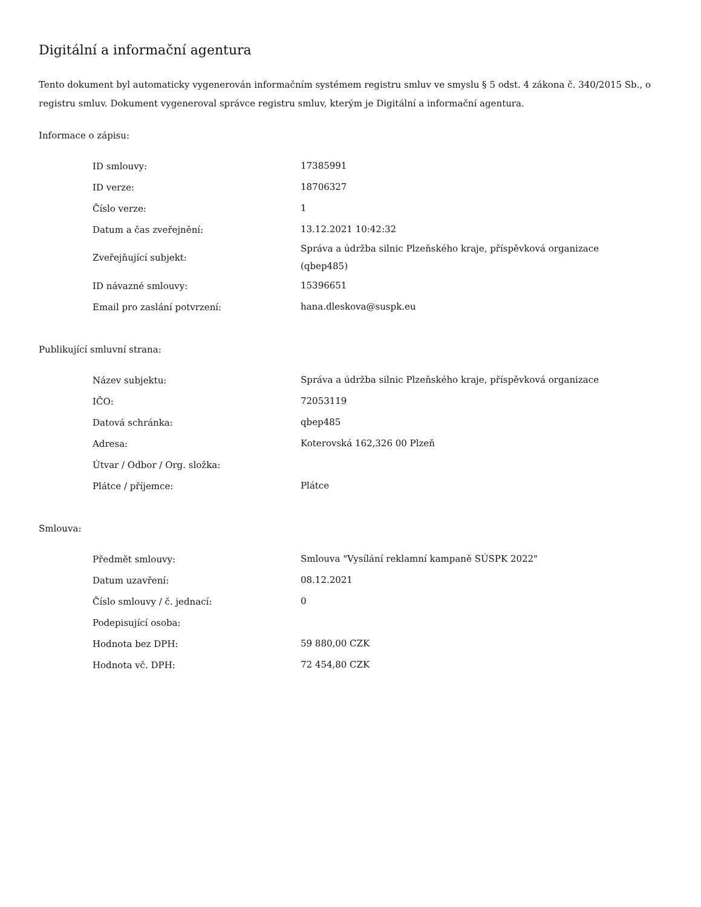Digitální a informační agentura
Tento dokument byl automaticky vygenerován informačním systémem registru smluv ve smyslu § 5 odst. 4 zákona č. 340/2015 Sb., o registru smluv. Dokument vygeneroval správce registru smluv, kterým je Digitální a informační agentura.
Informace o zápisu:
| ID smlouvy: | 17385991 |
| ID verze: | 18706327 |
| Číslo verze: | 1 |
| Datum a čas zveřejnění: | 13.12.2021 10:42:32 |
| Zveřejňující subjekt: | Správa a údržba silnic Plzeňského kraje, příspěvková organizace (qbep485) |
| ID návazné smlouvy: | 15396651 |
| Email pro zaslání potvrzení: | hana.dleskova@suspk.eu |
Publikující smluvní strana:
| Název subjektu: | Správa a údržba silnic Plzeňského kraje, příspěvková organizace |
| IČO: | 72053119 |
| Datová schránka: | qbep485 |
| Adresa: | Koterovská 162,326 00 Plzeň |
| Útvar / Odbor / Org. složka: | |
| Plátce / příjemce: | Plátce |
Smlouva:
| Předmět smlouvy: | Smlouva "Vysílání reklamní kampaně SÚSPK 2022" |
| Datum uzavření: | 08.12.2021 |
| Číslo smlouvy / č. jednací: | 0 |
| Podepisující osoba: | |
| Hodnota bez DPH: | 59 880,00 CZK |
| Hodnota vč. DPH: | 72 454,80 CZK |